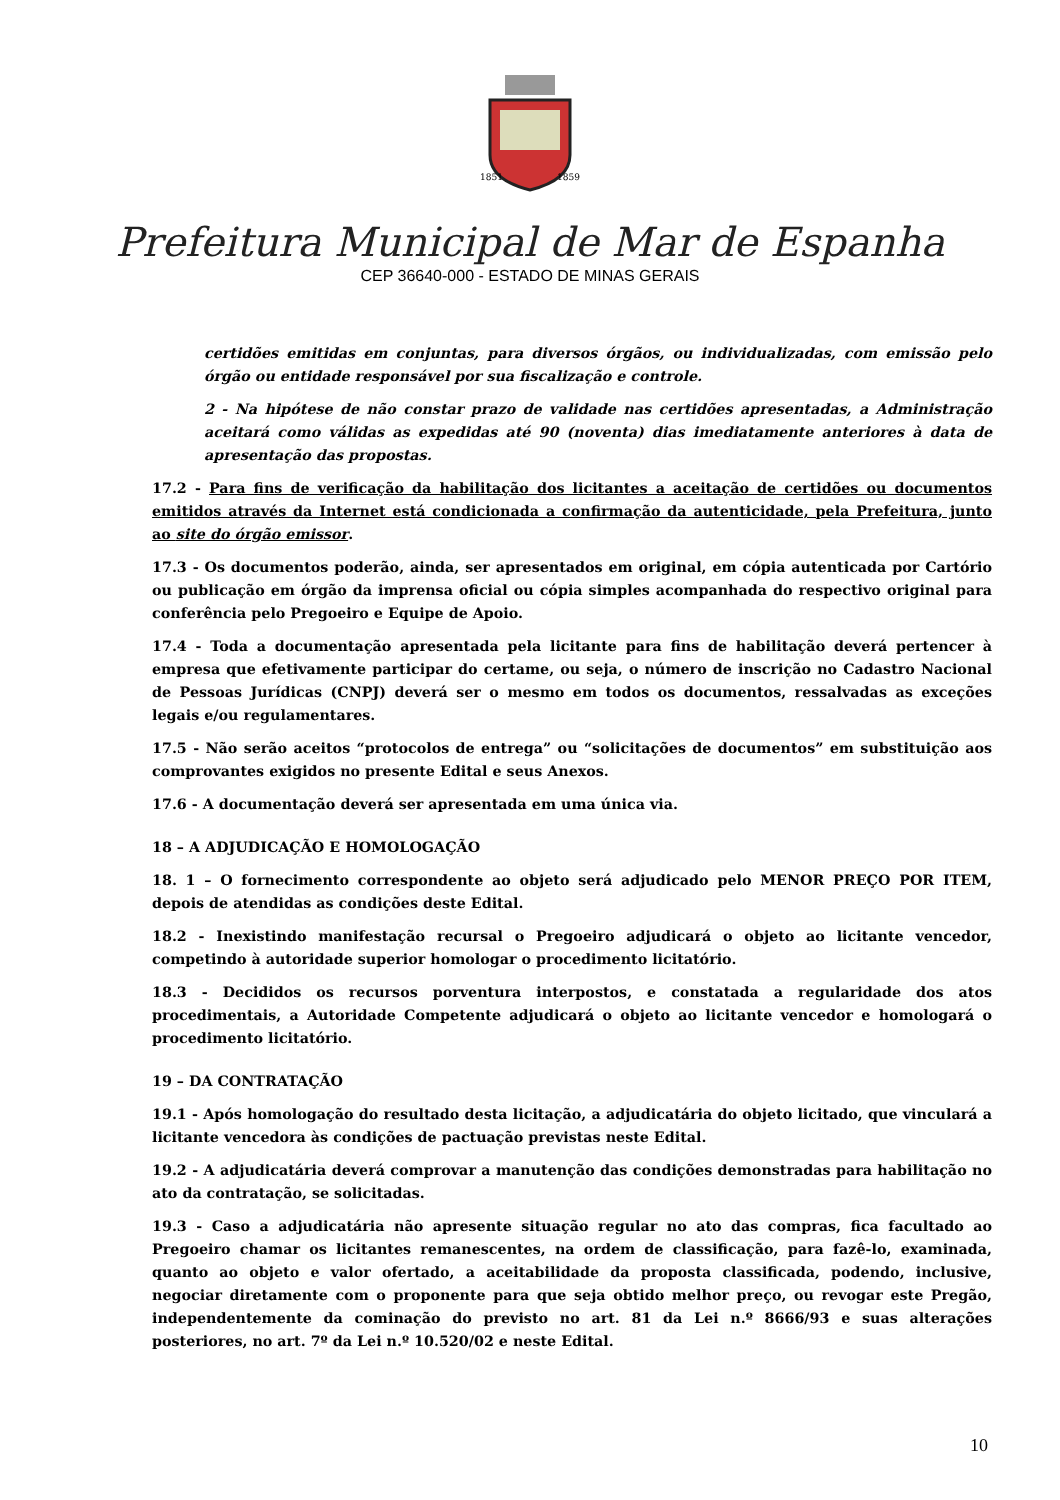1851
1859
Prefeitura Municipal de Mar de Espanha
CEP 36640-000 - ESTADO DE MINAS GERAIS
certidões emitidas em conjuntas, para diversos órgãos, ou individualizadas, com emissão pelo órgão ou entidade responsável por sua fiscalização e controle.
2 - Na hipótese de não constar prazo de validade nas certidões apresentadas, a Administração aceitará como válidas as expedidas até 90 (noventa) dias imediatamente anteriores à data de apresentação das propostas.
17.2 - Para fins de verificação da habilitação dos licitantes a aceitação de certidões ou documentos emitidos através da Internet está condicionada a confirmação da autenticidade, pela Prefeitura, junto ao site do órgão emissor.
17.3 - Os documentos poderão, ainda, ser apresentados em original, em cópia autenticada por Cartório ou publicação em órgão da imprensa oficial ou cópia simples acompanhada do respectivo original para conferência pelo Pregoeiro e Equipe de Apoio.
17.4 - Toda a documentação apresentada pela licitante para fins de habilitação deverá pertencer à empresa que efetivamente participar do certame, ou seja, o número de inscrição no Cadastro Nacional de Pessoas Jurídicas (CNPJ) deverá ser o mesmo em todos os documentos, ressalvadas as exceções legais e/ou regulamentares.
17.5 - Não serão aceitos “protocolos de entrega” ou “solicitações de documentos” em substituição aos comprovantes exigidos no presente Edital e seus Anexos.
17.6 - A documentação deverá ser apresentada em uma única via.
18 – A ADJUDICAÇÃO E HOMOLOGAÇÃO
18. 1 – O fornecimento correspondente ao objeto será adjudicado pelo MENOR PREÇO POR ITEM, depois de atendidas as condições deste Edital.
18.2 - Inexistindo manifestação recursal o Pregoeiro adjudicará o objeto ao licitante vencedor, competindo à autoridade superior homologar o procedimento licitatório.
18.3 - Decididos os recursos porventura interpostos, e constatada a regularidade dos atos procedimentais, a Autoridade Competente adjudicará o objeto ao licitante vencedor e homologará o procedimento licitatório.
19 – DA CONTRATAÇÃO
19.1 - Após homologação do resultado desta licitação, a adjudicatária do objeto licitado, que vinculará a licitante vencedora às condições de pactuação previstas neste Edital.
19.2 - A adjudicatária deverá comprovar a manutenção das condições demonstradas para habilitação no ato da contratação, se solicitadas.
19.3 - Caso a adjudicatária não apresente situação regular no ato das compras, fica facultado ao Pregoeiro chamar os licitantes remanescentes, na ordem de classificação, para fazê-lo, examinada, quanto ao objeto e valor ofertado, a aceitabilidade da proposta classificada, podendo, inclusive, negociar diretamente com o proponente para que seja obtido melhor preço, ou revogar este Pregão, independentemente da cominação do previsto no art. 81 da Lei n.º 8666/93 e suas alterações posteriores, no art. 7º da Lei n.º 10.520/02 e neste Edital.
10